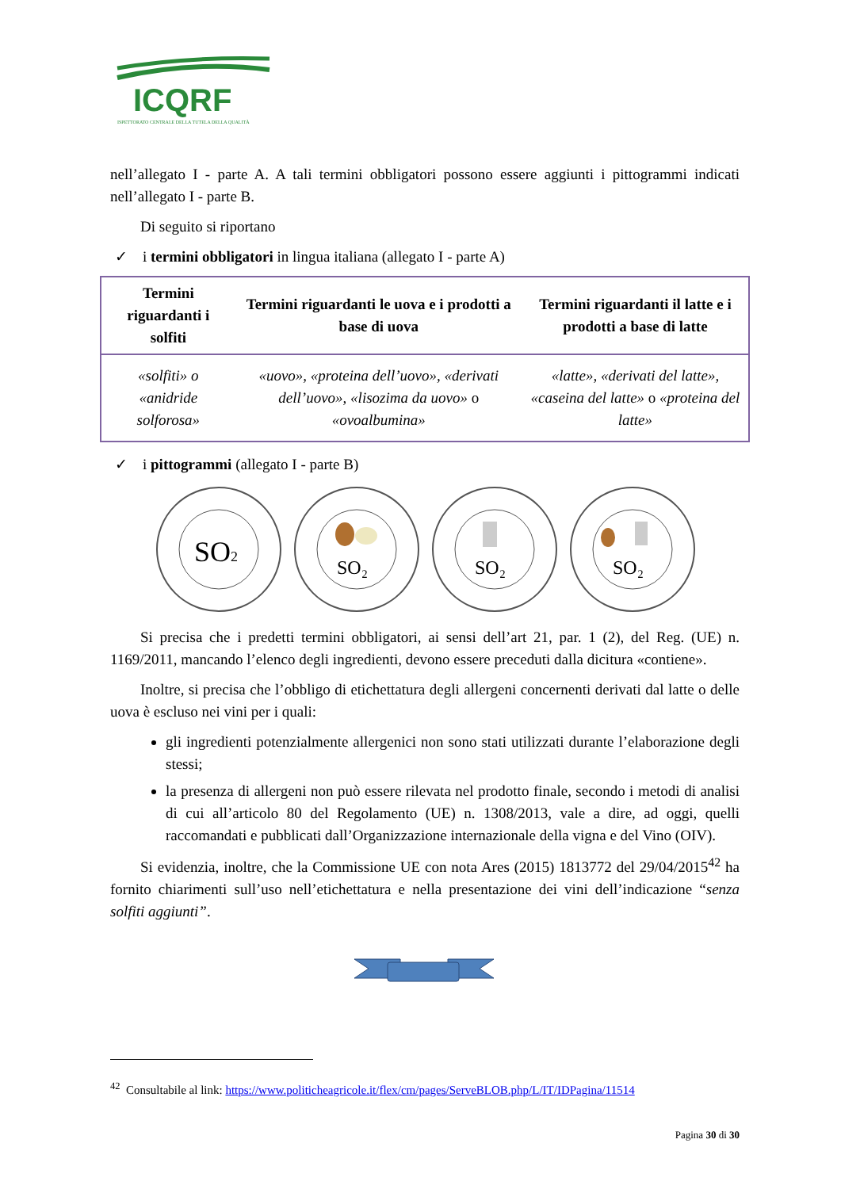ICQRF
ISPETTORATO CENTRALE DELLA TUTELA DELLA QUALITÀ
nell’allegato I - parte A. A tali termini obbligatori possono essere aggiunti i pittogrammi indicati nell’allegato I - parte B.
Di seguito si riportano
✓ i termini obbligatori in lingua italiana (allegato I - parte A)
| Termini riguardanti i solfiti | Termini riguardanti le uova e i prodotti a base di uova | Termini riguardanti il latte e i prodotti a base di latte |
| --- | --- | --- |
| «solfiti» o «anidride solforosa» | «uovo», «proteina dell’uovo», «derivati dell’uovo», «lisozima da uovo» o «ovoalbumina» | «latte», «derivati del latte», «caseina del latte» o «proteina del latte» |
✓ i pittogrammi (allegato I - parte B)
SO2
SO₂
SO₂
SO₂
Si precisa che i predetti termini obbligatori, ai sensi dell’art 21, par. 1 (2), del Reg. (UE) n. 1169/2011, mancando l’elenco degli ingredienti, devono essere preceduti dalla dicitura «contiene».
Inoltre, si precisa che l’obbligo di etichettatura degli allergeni concernenti derivati dal latte o delle uova è escluso nei vini per i quali:
gli ingredienti potenzialmente allergenici non sono stati utilizzati durante l’elaborazione degli stessi;
la presenza di allergeni non può essere rilevata nel prodotto finale, secondo i metodi di analisi di cui all’articolo 80 del Regolamento (UE) n. 1308/2013, vale a dire, ad oggi, quelli raccomandati e pubblicati dall’Organizzazione internazionale della vigna e del Vino (OIV).
Si evidenzia, inoltre, che la Commissione UE con nota Ares (2015) 1813772 del 29/04/2015<sup>42</sup> ha fornito chiarimenti sull’uso nell’etichettatura e nella presentazione dei vini dell’indicazione “senza solfiti aggiunti”.
<sup>42</sup> Consultabile al link: https://www.politicheagricole.it/flex/cm/pages/ServeBLOB.php/L/IT/IDPagina/11514
Pagina 30 di 30